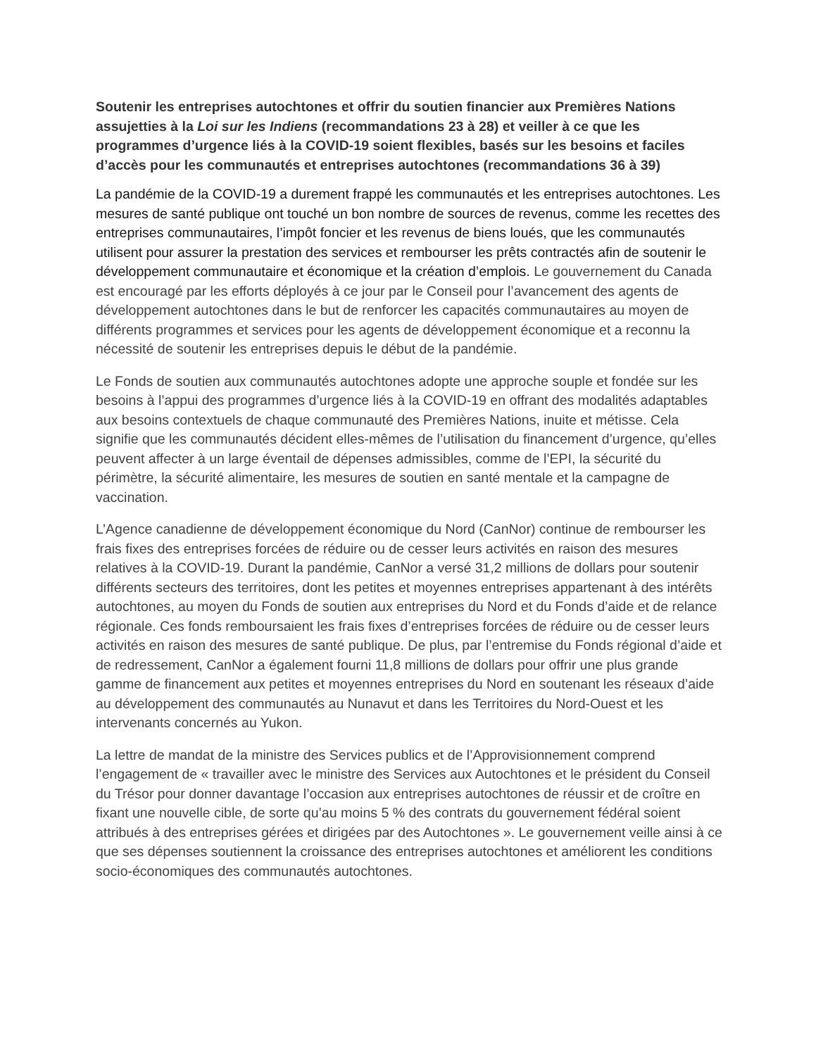Soutenir les entreprises autochtones et offrir du soutien financier aux Premières Nations assujetties à la Loi sur les Indiens (recommandations 23 à 28) et veiller à ce que les programmes d’urgence liés à la COVID-19 soient flexibles, basés sur les besoins et faciles d’accès pour les communautés et entreprises autochtones (recommandations 36 à 39)
La pandémie de la COVID-19 a durement frappé les communautés et les entreprises autochtones. Les mesures de santé publique ont touché un bon nombre de sources de revenus, comme les recettes des entreprises communautaires, l’impôt foncier et les revenus de biens loués, que les communautés utilisent pour assurer la prestation des services et rembourser les prêts contractés afin de soutenir le développement communautaire et économique et la création d’emplois. Le gouvernement du Canada est encouragé par les efforts déployés à ce jour par le Conseil pour l’avancement des agents de développement autochtones dans le but de renforcer les capacités communautaires au moyen de différents programmes et services pour les agents de développement économique et a reconnu la nécessité de soutenir les entreprises depuis le début de la pandémie.
Le Fonds de soutien aux communautés autochtones adopte une approche souple et fondée sur les besoins à l’appui des programmes d’urgence liés à la COVID-19 en offrant des modalités adaptables aux besoins contextuels de chaque communauté des Premières Nations, inuite et métisse. Cela signifie que les communautés décident elles-mêmes de l’utilisation du financement d’urgence, qu’elles peuvent affecter à un large éventail de dépenses admissibles, comme de l’EPI, la sécurité du périmètre, la sécurité alimentaire, les mesures de soutien en santé mentale et la campagne de vaccination.
L’Agence canadienne de développement économique du Nord (CanNor) continue de rembourser les frais fixes des entreprises forcées de réduire ou de cesser leurs activités en raison des mesures relatives à la COVID-19. Durant la pandémie, CanNor a versé 31,2 millions de dollars pour soutenir différents secteurs des territoires, dont les petites et moyennes entreprises appartenant à des intérêts autochtones, au moyen du Fonds de soutien aux entreprises du Nord et du Fonds d’aide et de relance régionale. Ces fonds remboursaient les frais fixes d’entreprises forcées de réduire ou de cesser leurs activités en raison des mesures de santé publique. De plus, par l’entremise du Fonds régional d’aide et de redressement, CanNor a également fourni 11,8 millions de dollars pour offrir une plus grande gamme de financement aux petites et moyennes entreprises du Nord en soutenant les réseaux d’aide au développement des communautés au Nunavut et dans les Territoires du Nord-Ouest et les intervenants concernés au Yukon.
La lettre de mandat de la ministre des Services publics et de l’Approvisionnement comprend l’engagement de « travailler avec le ministre des Services aux Autochtones et le président du Conseil du Trésor pour donner davantage l’occasion aux entreprises autochtones de réussir et de croître en fixant une nouvelle cible, de sorte qu’au moins 5 % des contrats du gouvernement fédéral soient attribués à des entreprises gérées et dirigées par des Autochtones ». Le gouvernement veille ainsi à ce que ses dépenses soutiennent la croissance des entreprises autochtones et améliorent les conditions socio-économiques des communautés autochtones.